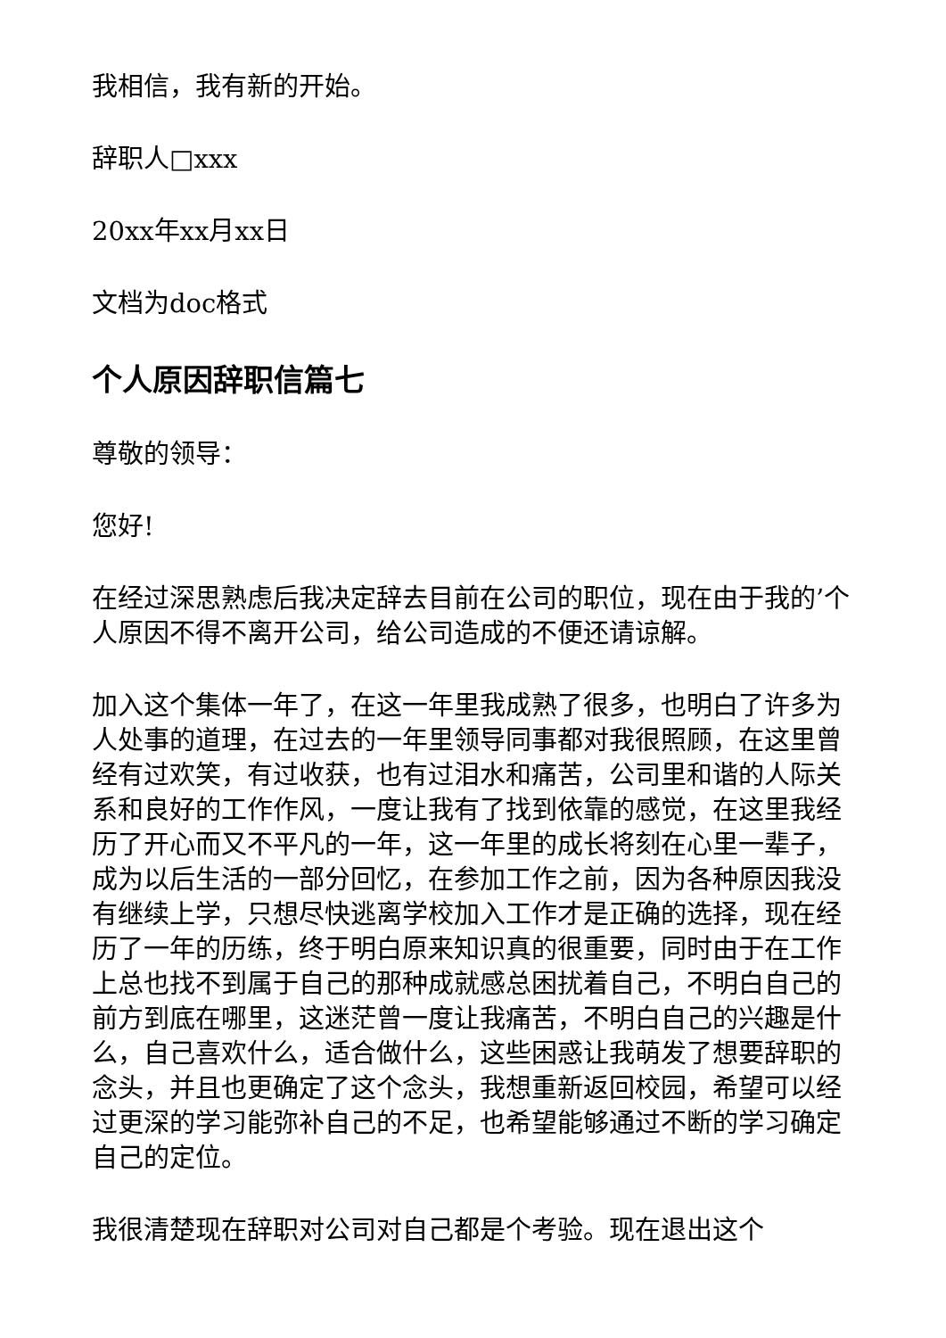我相信，我有新的开始。
辞职人□xxx
20xx年xx月xx日
文档为doc格式
个人原因辞职信篇七
尊敬的领导：
您好!
在经过深思熟虑后我决定辞去目前在公司的职位，现在由于我的’个人原因不得不离开公司，给公司造成的不便还请谅解。
加入这个集体一年了，在这一年里我成熟了很多，也明白了许多为人处事的道理，在过去的一年里领导同事都对我很照顾，在这里曾经有过欢笑，有过收获，也有过泪水和痛苦，公司里和谐的人际关系和良好的工作作风，一度让我有了找到依靠的感觉，在这里我经历了开心而又不平凡的一年，这一年里的成长将刻在心里一辈子，成为以后生活的一部分回忆，在参加工作之前，因为各种原因我没有继续上学，只想尽快逃离学校加入工作才是正确的选择，现在经历了一年的历练，终于明白原来知识真的很重要，同时由于在工作上总也找不到属于自己的那种成就感总困扰着自己，不明白自己的前方到底在哪里，这迷茫曾一度让我痛苦，不明白自己的兴趣是什么，自己喜欢什么，适合做什么，这些困惑让我萌发了想要辞职的念头，并且也更确定了这个念头，我想重新返回校园，希望可以经过更深的学习能弥补自己的不足，也希望能够通过不断的学习确定自己的定位。
我很清楚现在辞职对公司对自己都是个考验。现在退出这个